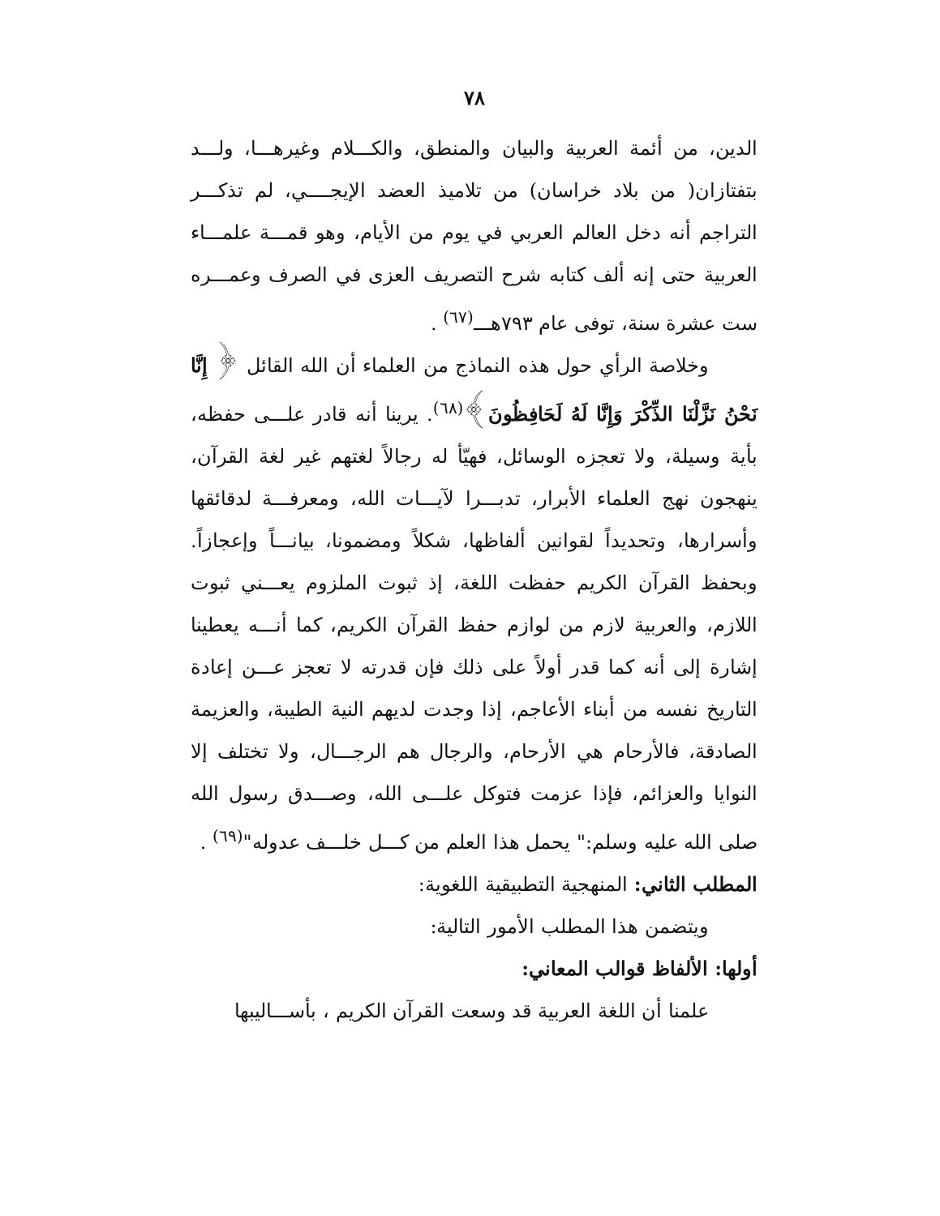٧٨
الدين، من أئمة العربية والبيان والمنطق، والكـــلام وغيرهـــا، ولـــد بتفتازان( من بلاد خراسان) من تلاميذ العضد الإيجــــي، لم تذكـــر التراجم أنه دخل العالم العربي في يوم من الأيام، وهو قمـــة علمـــاء العربية حتى إنه ألف كتابه شرح التصريف العزى في الصرف وعمـــره ست عشرة سنة، توفى عام ٧٩٣هـــ<sup>(٦٧)</sup> .
وخلاصة الرأي حول هذه النماذج من العلماء أن الله القائل ﴿ إِنَّا نَحْنُ نَزَّلْنَا الذِّكْرَ وَإِنَّا لَهُ لَحَافِظُونَ﴾<sup>(٦٨)</sup>. يرينا أنه قادر علـــى حفظه، بأية وسيلة، ولا تعجزه الوسائل، فهيّأ له رجالاً لغتهم غير لغة القرآن، ينهجون نهج العلماء الأبرار، تدبـــرا لآيـــات الله، ومعرفـــة لدقائقها وأسرارها، وتحديداً لقوانين ألفاظها، شكلاً ومضمونا، بيانـــاً وإعجازاً. وبحفظ القرآن الكريم حفظت اللغة، إذ ثبوت الملزوم يعـــني ثبوت اللازم، والعربية لازم من لوازم حفظ القرآن الكريم، كما أنـــه يعطينا إشارة إلى أنه كما قدر أولاً على ذلك فإن قدرته لا تعجز عـــن إعادة التاريخ نفسه من أبناء الأعاجم، إذا وجدت لديهم النية الطيبة، والعزيمة الصادقة، فالأرحام هي الأرحام، والرجال هم الرجـــال، ولا تختلف إلا النوايا والعزائم، فإذا عزمت فتوكل علـــى الله، وصـــدق رسول الله صلى الله عليه وسلم:" يحمل هذا العلم من كـــل خلـــف عدوله"<sup>(٦٩)</sup> .
المطلب الثاني: المنهجية التطبيقية اللغوية:
ويتضمن هذا المطلب الأمور التالية:
أولها: الألفاظ قوالب المعاني:
علمنا أن اللغة العربية قد وسعت القرآن الكريم ، بأســـاليبها